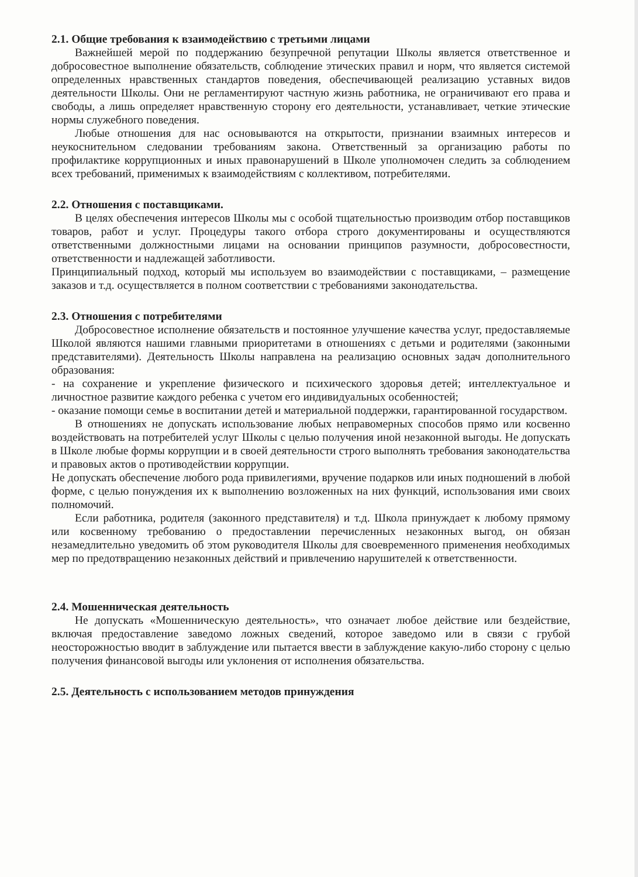2.1. Общие требования к взаимодействию с третьими лицами
Важнейшей мерой по поддержанию безупречной репутации Школы является ответственное и добросовестное выполнение обязательств, соблюдение этических правил и норм, что является системой определенных нравственных стандартов поведения, обеспечивающей реализацию уставных видов деятельности Школы. Они не регламентируют частную жизнь работника, не ограничивают его права и свободы, а лишь определяет нравственную сторону его деятельности, устанавливает, четкие этические нормы служебного поведения.
Любые отношения для нас основываются на открытости, признании взаимных интересов и неукоснительном следовании требованиям закона. Ответственный за организацию работы по профилактике коррупционных и иных правонарушений в Школе уполномочен следить за соблюдением всех требований, применимых к взаимодействиям с коллективом, потребителями.
2.2. Отношения с поставщиками.
В целях обеспечения интересов Школы мы с особой тщательностью производим отбор поставщиков товаров, работ и услуг. Процедуры такого отбора строго документированы и осуществляются ответственными должностными лицами на основании принципов разумности, добросовестности, ответственности и надлежащей заботливости.
Принципиальный подход, который мы используем во взаимодействии с поставщиками, – размещение заказов и т.д. осуществляется в полном соответствии с требованиями законодательства.
2.3. Отношения с потребителями
Добросовестное исполнение обязательств и постоянное улучшение качества услуг, предоставляемые Школой являются нашими главными приоритетами в отношениях с детьми и родителями (законными представителями). Деятельность Школы направлена на реализацию основных задач дополнительного образования:
- на сохранение и укрепление физического и психического здоровья детей; интеллектуальное и личностное развитие каждого ребенка с учетом его индивидуальных особенностей;
- оказание помощи семье в воспитании детей и материальной поддержки, гарантированной государством.
В отношениях не допускать использование любых неправомерных способов прямо или косвенно воздействовать на потребителей услуг Школы с целью получения иной незаконной выгоды. Не допускать в Школе любые формы коррупции и в своей деятельности строго выполнять требования законодательства и правовых актов о противодействии коррупции.
Не допускать обеспечение любого рода привилегиями, вручение подарков или иных подношений в любой форме, с целью понуждения их к выполнению возложенных на них функций, использования ими своих полномочий.
Если работника, родителя (законного представителя) и т.д. Школа принуждает к любому прямому или косвенному требованию о предоставлении перечисленных незаконных выгод, он обязан незамедлительно уведомить об этом руководителя Школы для своевременного применения необходимых мер по предотвращению незаконных действий и привлечению нарушителей к ответственности.
2.4. Мошенническая деятельность
Не допускать «Мошенническую деятельность», что означает любое действие или бездействие, включая предоставление заведомо ложных сведений, которое заведомо или в связи с грубой неосторожностью вводит в заблуждение или пытается ввести в заблуждение какую-либо сторону с целью получения финансовой выгоды или уклонения от исполнения обязательства.
2.5. Деятельность с использованием методов принуждения